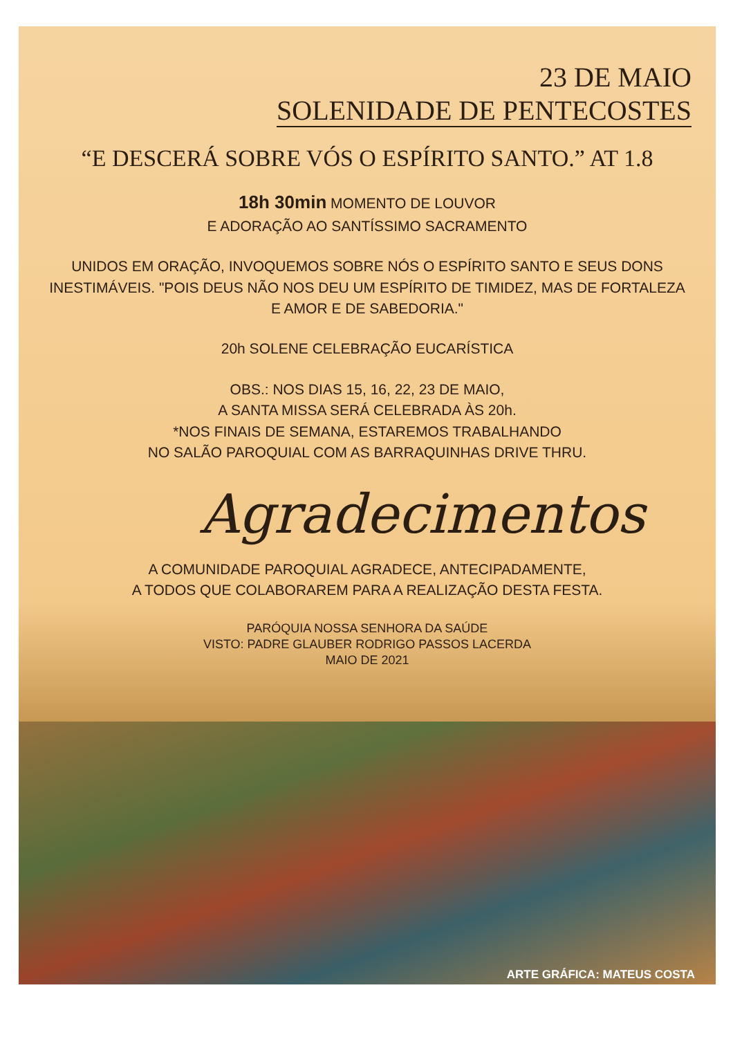23 DE MAIO
SOLENIDADE DE PENTECOSTES
“E DESCERÁ SOBRE VÓS O ESPÍRITO SANTO.” AT 1.8
18h 30min MOMENTO DE LOUVOR
E ADORAÇÃO AO SANTÍSSIMO SACRAMENTO
UNIDOS EM ORAÇÃO, INVOQUEMOS SOBRE NÓS O ESPÍRITO SANTO E SEUS DONS INESTIMÁVEIS. "POIS DEUS NÃO NOS DEU UM ESPÍRITO DE TIMIDEZ, MAS DE FORTALEZA E AMOR E DE SABEDORIA."
20h SOLENE CELEBRAÇÃO EUCARÍSTICA
OBS.: NOS DIAS 15, 16, 22, 23 DE MAIO,
A SANTA MISSA SERÁ CELEBRADA ÀS 20h.
*NOS FINAIS DE SEMANA, ESTAREMOS TRABALHANDO
NO SALÃO PAROQUIAL COM AS BARRAQUINHAS DRIVE THRU.
Agradecimentos
A COMUNIDADE PAROQUIAL AGRADECE, ANTECIPADAMENTE,
A TODOS QUE COLABORAREM PARA A REALIZAÇÃO DESTA FESTA.
PARÓQUIA NOSSA SENHORA DA SAÚDE
VISTO: PADRE GLAUBER RODRIGO PASSOS LACERDA
MAIO DE 2021
ARTE GRÁFICA: MATEUS COSTA